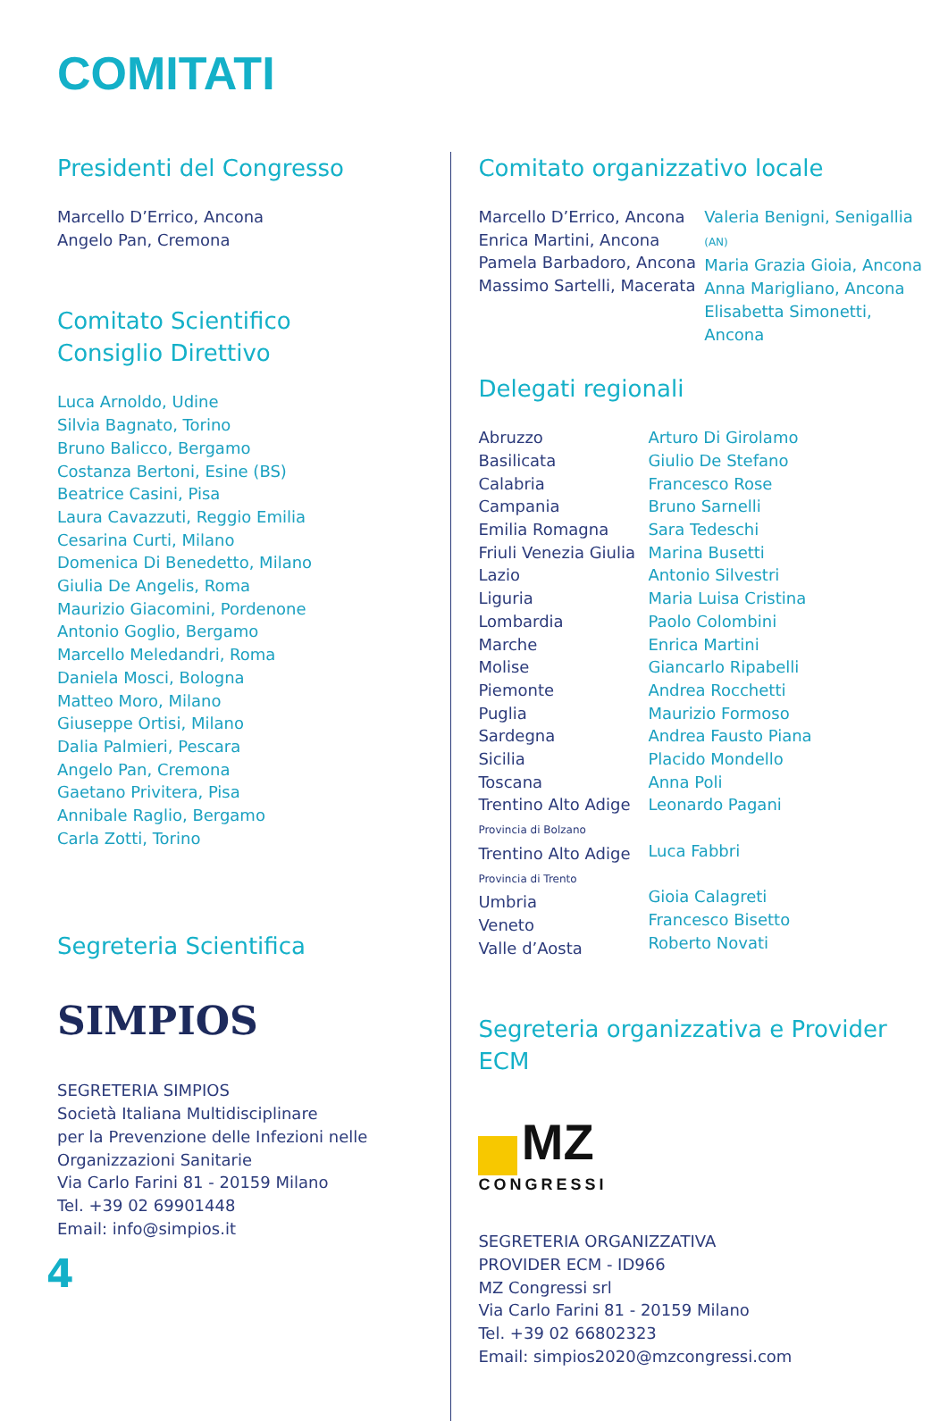COMITATI
Presidenti del Congresso
Marcello D’Errico, Ancona
Angelo Pan, Cremona
Comitato Scientifico
Consiglio Direttivo
Luca Arnoldo, Udine
Silvia Bagnato, Torino
Bruno Balicco, Bergamo
Costanza Bertoni, Esine (BS)
Beatrice Casini, Pisa
Laura Cavazzuti, Reggio Emilia
Cesarina Curti, Milano
Domenica Di Benedetto, Milano
Giulia De Angelis, Roma
Maurizio Giacomini, Pordenone
Antonio Goglio, Bergamo
Marcello Meledandri, Roma
Daniela Mosci, Bologna
Matteo Moro, Milano
Giuseppe Ortisi, Milano
Dalia Palmieri, Pescara
Angelo Pan, Cremona
Gaetano Privitera, Pisa
Annibale Raglio, Bergamo
Carla Zotti, Torino
Segreteria Scientifica
SIMPIOS
SEGRETERIA SIMPIOS
Società Italiana Multidisciplinare
per la Prevenzione delle Infezioni nelle
Organizzazioni Sanitarie
Via Carlo Farini 81 - 20159 Milano
Tel. +39 02 69901448
Email: info@simpios.it
Comitato organizzativo locale
Marcello D’Errico, Ancona
Enrica Martini, Ancona
Pamela Barbadoro, Ancona
Massimo Sartelli, Macerata
Valeria Benigni, Senigallia (AN)
Maria Grazia Gioia, Ancona
Anna Marigliano, Ancona
Elisabetta Simonetti, Ancona
Delegati regionali
Abruzzo
Basilicata
Calabria
Campania
Emilia Romagna
Friuli Venezia Giulia
Lazio
Liguria
Lombardia
Marche
Molise
Piemonte
Puglia
Sardegna
Sicilia
Toscana
Trentino Alto Adige
Provincia di Bolzano
Trentino Alto Adige
Provincia di Trento
Umbria
Veneto
Valle d’Aosta
Arturo Di Girolamo
Giulio De Stefano
Francesco Rose
Bruno Sarnelli
Sara Tedeschi
Marina Busetti
Antonio Silvestri
Maria Luisa Cristina
Paolo Colombini
Enrica Martini
Giancarlo Ripabelli
Andrea Rocchetti
Maurizio Formoso
Andrea Fausto Piana
Placido Mondello
Anna Poli
Leonardo Pagani
Luca Fabbri
Gioia Calagreti
Francesco Bisetto
Roberto Novati
Segreteria organizzativa e Provider ECM
MZ
CONGRESSI
SEGRETERIA ORGANIZZATIVA
PROVIDER ECM - ID966
MZ Congressi srl
Via Carlo Farini 81 - 20159 Milano
Tel. +39 02 66802323
Email: simpios2020@mzcongressi.com
4